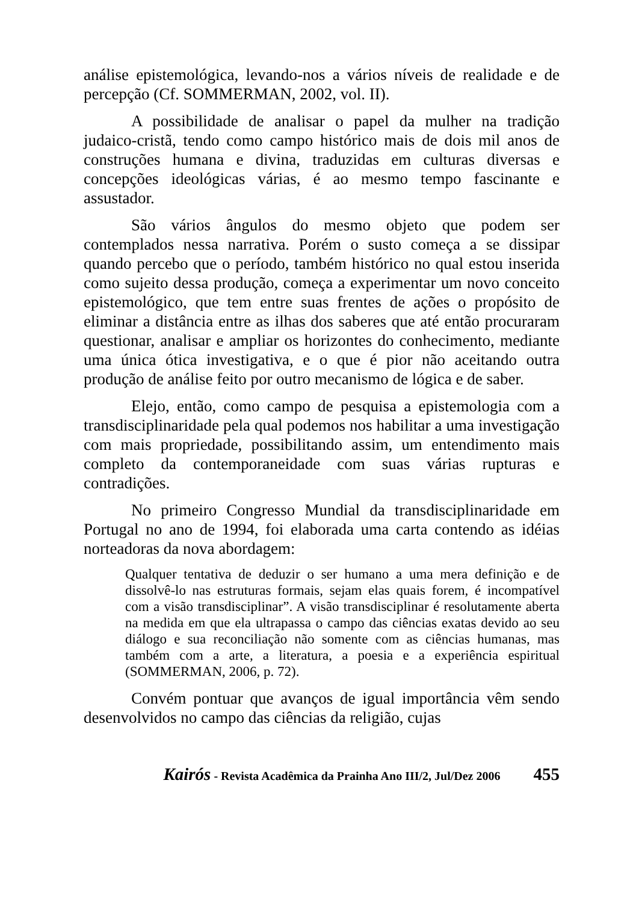análise epistemológica, levando-nos a vários níveis de realidade e de percepção (Cf. SOMMERMAN, 2002, vol. II).
A possibilidade de analisar o papel da mulher na tradição judaico-cristã, tendo como campo histórico mais de dois mil anos de construções humana e divina, traduzidas em culturas diversas e concepções ideológicas várias, é ao mesmo tempo fascinante e assustador.
São vários ângulos do mesmo objeto que podem ser contemplados nessa narrativa. Porém o susto começa a se dissipar quando percebo que o período, também histórico no qual estou inserida como sujeito dessa produção, começa a experimentar um novo conceito epistemológico, que tem entre suas frentes de ações o propósito de eliminar a distância entre as ilhas dos saberes que até então procuraram questionar, analisar e ampliar os horizontes do conhecimento, mediante uma única ótica investigativa, e o que é pior não aceitando outra produção de análise feito por outro mecanismo de lógica e de saber.
Elejo, então, como campo de pesquisa a epistemologia com a transdisciplinaridade pela qual podemos nos habilitar a uma investigação com mais propriedade, possibilitando assim, um entendimento mais completo da contemporaneidade com suas várias rupturas e contradições.
No primeiro Congresso Mundial da transdisciplinaridade em Portugal no ano de 1994, foi elaborada uma carta contendo as idéias norteadoras da nova abordagem:
Qualquer tentativa de deduzir o ser humano a uma mera definição e de dissolvê-lo nas estruturas formais, sejam elas quais forem, é incompatível com a visão transdisciplinar”. A visão transdisciplinar é resolutamente aberta na medida em que ela ultrapassa o campo das ciências exatas devido ao seu diálogo e sua reconciliação não somente com as ciências humanas, mas também com a arte, a literatura, a poesia e a experiência espiritual (SOMMERMAN, 2006, p. 72).
Convém pontuar que avanços de igual importância vêm sendo desenvolvidos no campo das ciências da religião, cujas
Kairós - Revista Acadêmica da Prainha Ano III/2, Jul/Dez 2006 455